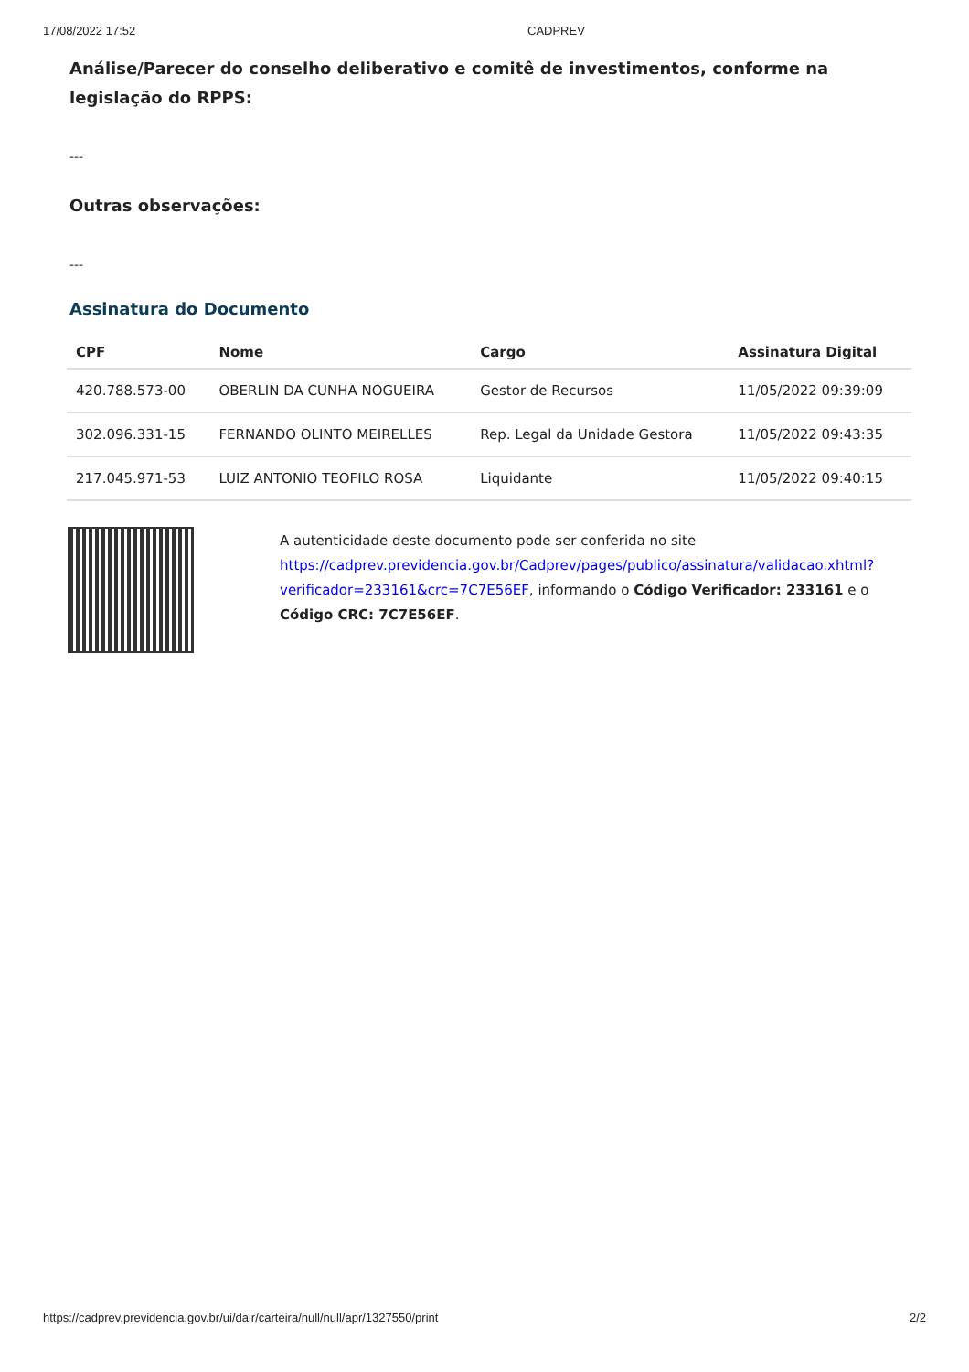17/08/2022 17:52 CADPREV
Análise/Parecer do conselho deliberativo e comitê de investimentos, conforme na legislação do RPPS:
---
Outras observações:
---
Assinatura do Documento
| CPF | Nome | Cargo | Assinatura Digital |
| --- | --- | --- | --- |
| 420.788.573-00 | OBERLIN DA CUNHA NOGUEIRA | Gestor de Recursos | 11/05/2022 09:39:09 |
| 302.096.331-15 | FERNANDO OLINTO MEIRELLES | Rep. Legal da Unidade Gestora | 11/05/2022 09:43:35 |
| 217.045.971-53 | LUIZ ANTONIO TEOFILO ROSA | Liquidante | 11/05/2022 09:40:15 |
A autenticidade deste documento pode ser conferida no site https://cadprev.previdencia.gov.br/Cadprev/pages/publico/assinatura/validacao.xhtml?verificador=233161&crc=7C7E56EF, informando o Código Verificador: 233161 e o Código CRC: 7C7E56EF.
https://cadprev.previdencia.gov.br/ui/dair/carteira/null/null/apr/1327550/print 2/2